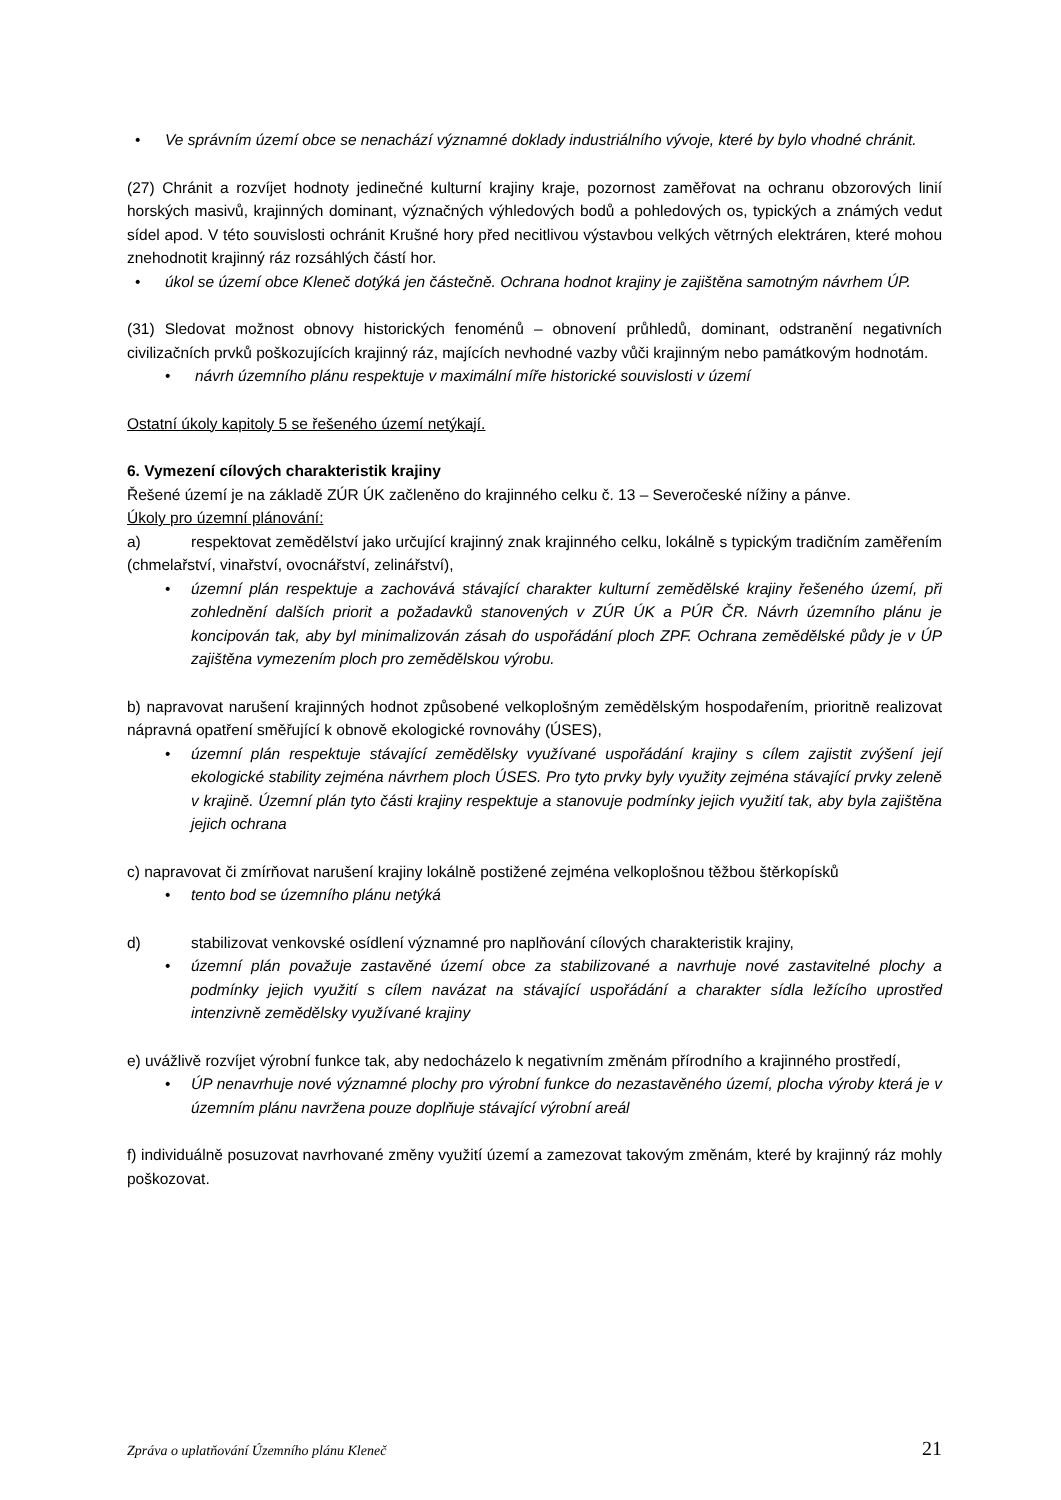• Ve správním území obce se nenachází významné doklady industriálního vývoje, které by bylo vhodné chránit.
(27) Chránit a rozvíjet hodnoty jedinečné kulturní krajiny kraje, pozornost zaměřovat na ochranu obzorových linií horských masivů, krajinných dominant, význačných výhledových bodů a pohledových os, typických a známých vedut sídel apod. V této souvislosti ochránit Krušné hory před necitlivou výstavbou velkých větrných elektráren, které mohou znehodnotit krajinný ráz rozsáhlých částí hor.
• úkol se území obce Kleneč dotýká jen částečně. Ochrana hodnot krajiny je zajištěna samotným návrhem ÚP.
(31) Sledovat možnost obnovy historických fenoménů – obnovení průhledů, dominant, odstranění negativních civilizačních prvků poškozujících krajinný ráz, majících nevhodné vazby vůči krajinným nebo památkovým hodnotám.
• návrh územního plánu respektuje v maximální míře historické souvislosti v území
Ostatní úkoly kapitoly 5 se řešeného území netýkají.
6. Vymezení cílových charakteristik krajiny
Řešené území je na základě ZÚR ÚK začleněno do krajinného celku č. 13 – Severočeské nížiny a pánve.
Úkoly pro územní plánování:
a) respektovat zemědělství jako určující krajinný znak krajinného celku, lokálně s typickým tradičním zaměřením (chmelařství, vinařství, ovocnářství, zelinářství),
• územní plán respektuje a zachovává stávající charakter kulturní zemědělské krajiny řešeného území, při zohlednění dalších priorit a požadavků stanovených v ZÚR ÚK a PÚR ČR. Návrh územního plánu je koncipován tak, aby byl minimalizován zásah do uspořádání ploch ZPF. Ochrana zemědělské půdy je v ÚP zajištěna vymezením ploch pro zemědělskou výrobu.
b) napravovat narušení krajinných hodnot způsobené velkoplošným zemědělským hospodařením, prioritně realizovat nápravná opatření směřující k obnově ekologické rovnováhy (ÚSES),
• územní plán respektuje stávající zemědělsky využívané uspořádání krajiny s cílem zajistit zvýšení její ekologické stability zejména návrhem ploch ÚSES. Pro tyto prvky byly využity zejména stávající prvky zeleně v krajině. Územní plán tyto části krajiny respektuje a stanovuje podmínky jejich využití tak, aby byla zajištěna jejich ochrana
c) napravovat či zmírňovat narušení krajiny lokálně postižené zejména velkoplošnou těžbou štěrkopísků
• tento bod se územního plánu netýká
d) stabilizovat venkovské osídlení významné pro naplňování cílových charakteristik krajiny,
• územní plán považuje zastavěné území obce za stabilizované a navrhuje nové zastavitelné plochy a podmínky jejich využití s cílem navázat na stávající uspořádání a charakter sídla ležícího uprostřed intenzivně zemědělsky využívané krajiny
e) uvážlivě rozvíjet výrobní funkce tak, aby nedocházelo k negativním změnám přírodního a krajinného prostředí,
• ÚP nenavrhuje nové významné plochy pro výrobní funkce do nezastavěného území, plocha výroby která je v územním plánu navržena pouze doplňuje stávající výrobní areál
f) individuálně posuzovat navrhované změny využití území a zamezovat takovým změnám, které by krajinný ráz mohly poškozovat.
Zpráva o uplatňování Územního plánu Kleneč 21